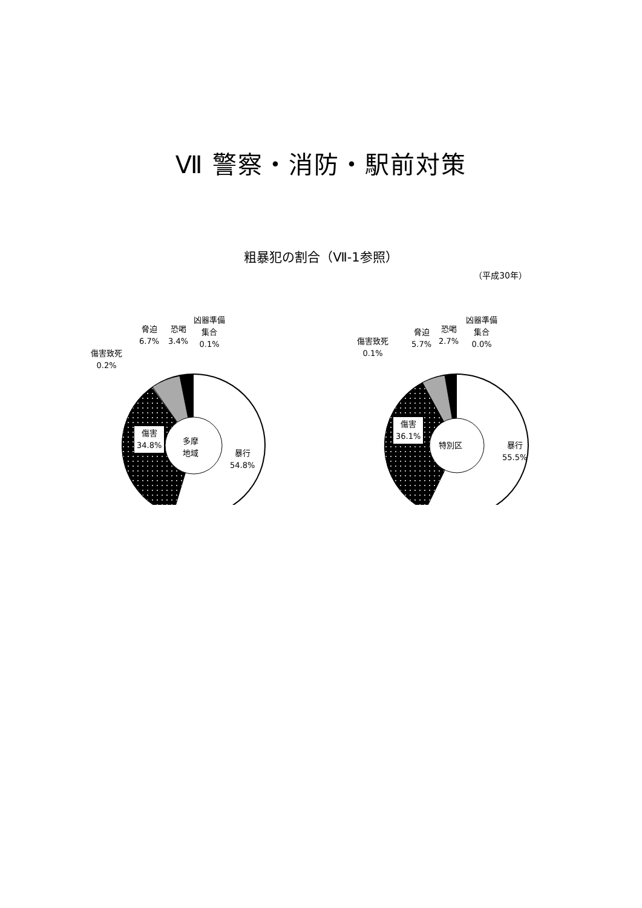Ⅶ 警察・消防・駅前対策
粗暴犯の割合（Ⅶ-1参照）
（平成30年）
傷害致死
0.2%
脅迫
6.7%
恐喝
3.4%
凶器準備
集合
0.1%
傷害
34.8%
多摩
地域
暴行
54.8%
傷害致死
0.1%
脅迫
5.7%
恐喝
2.7%
凶器準備
集合
0.0%
傷害
36.1%
特別区
暴行
55.5%